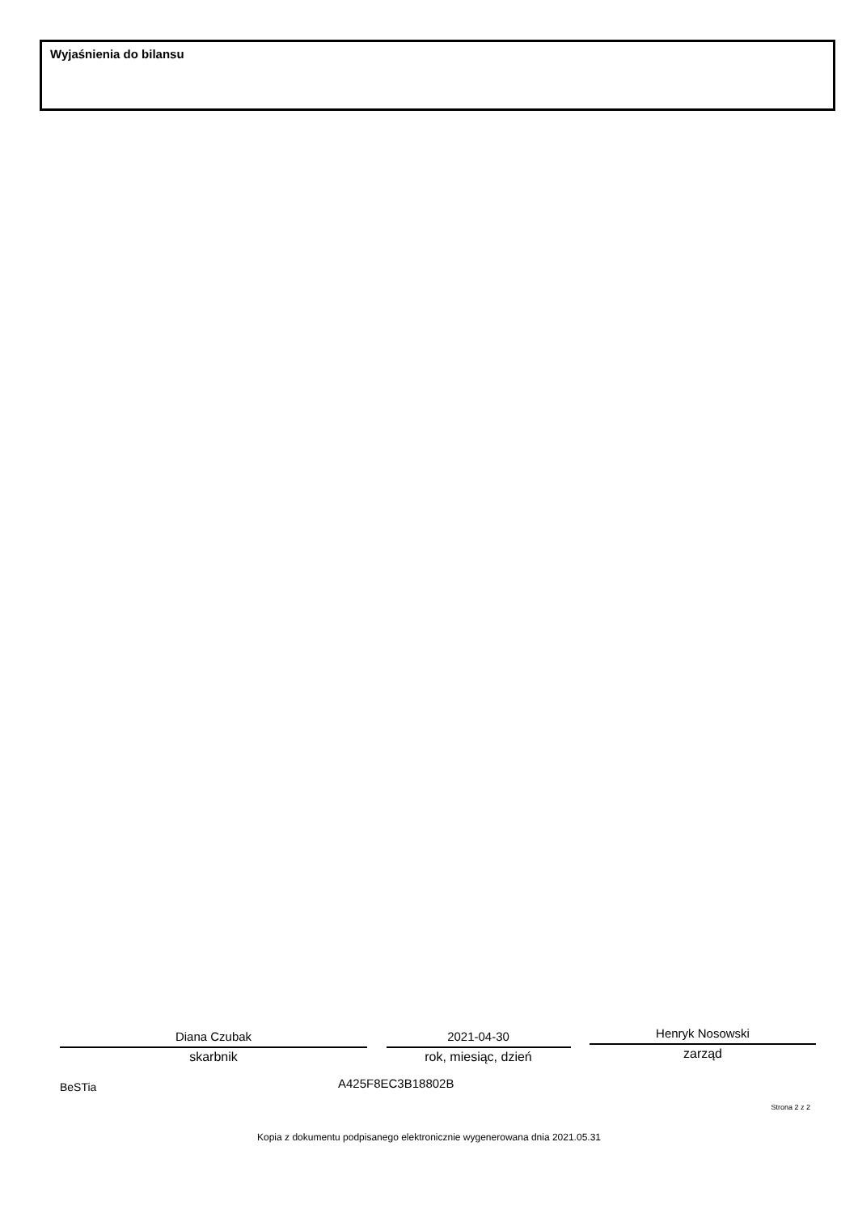Wyjaśnienia do bilansu
Diana Czubak
skarbnik
2021-04-30
rok, miesiąc, dzień
Henryk Nosowski
zarząd
BeSTia A425F8EC3B18802B
Strona 2 z 2
Kopia z dokumentu podpisanego elektronicznie wygenerowana dnia 2021.05.31